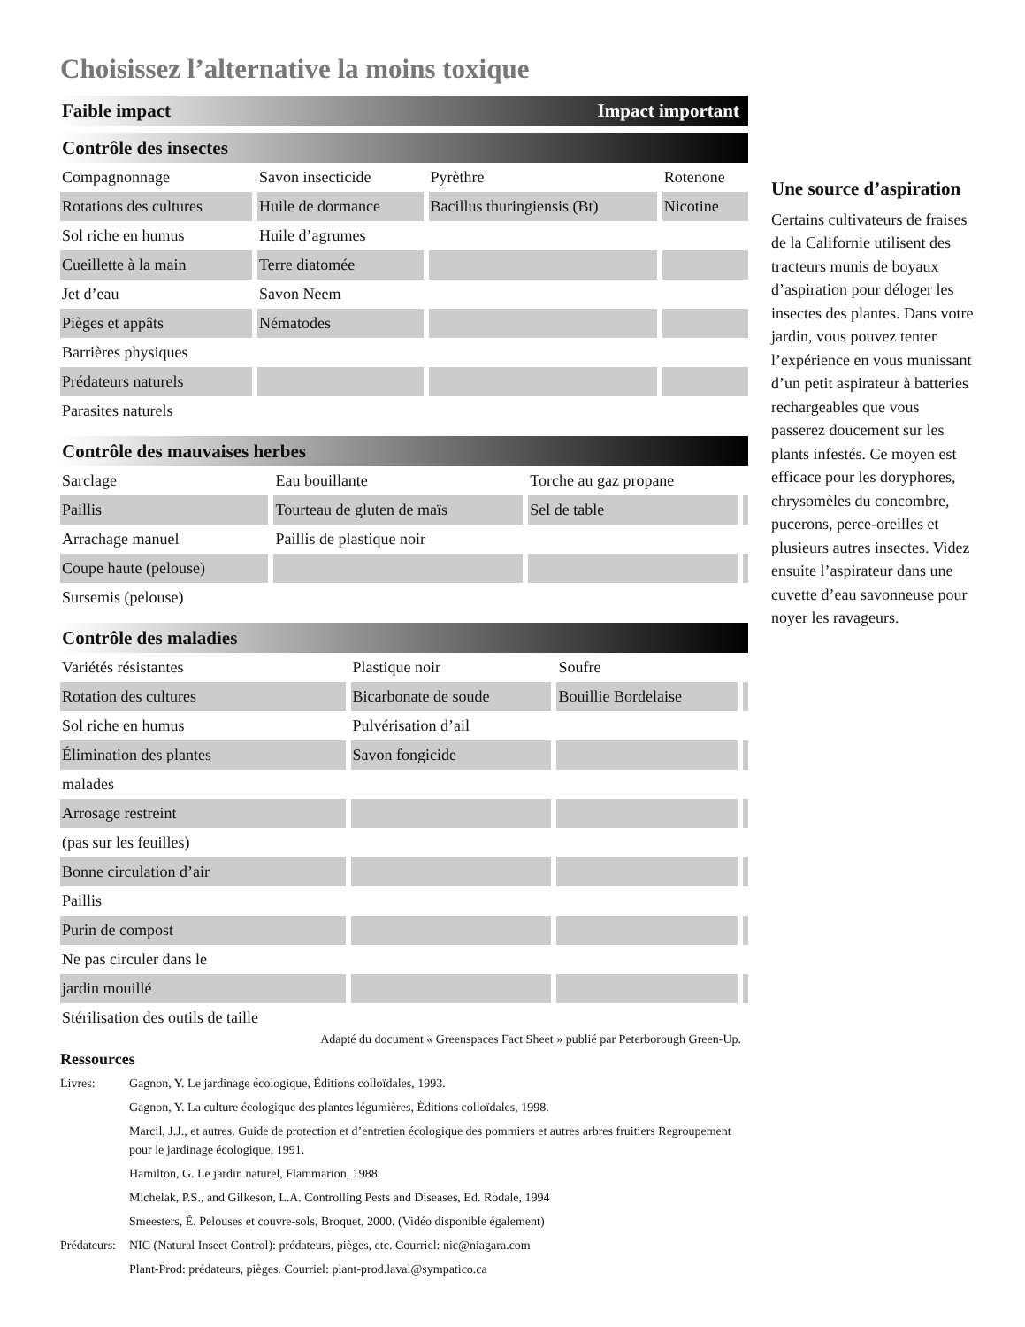Choisissez l’alternative la moins toxique
Faible impact Impact important
Contrôle des insectes
| Compagnonnage | Savon insecticide | Pyrèthre | Rotenone |
| Rotations des cultures | Huile de dormance | Bacillus thuringiensis (Bt) | Nicotine |
| Sol riche en humus | Huile d’agrumes | | |
| Cueillette à la main | Terre diatomée | | |
| Jet d’eau | Savon Neem | | |
| Pièges et appâts | Nématodes | | |
| Barrières physiques | | | |
| Prédateurs naturels | | | |
| Parasites naturels | | | |
Contrôle des mauvaises herbes
| Sarclage | Eau bouillante | Torche au gaz propane | |
| Paillis | Tourteau de gluten de maïs | Sel de table | |
| Arrachage manuel | Paillis de plastique noir | | |
| Coupe haute (pelouse) | | | |
| Sursemis (pelouse) | | | |
Contrôle des maladies
| Variétés résistantes | Plastique noir | Soufre | |
| Rotation des cultures | Bicarbonate de soude | Bouillie Bordelaise | |
| Sol riche en humus | Pulvérisation d’ail | | |
| Élimination des plantes | Savon fongicide | | |
| malades | | | |
| Arrosage restreint | | | |
| (pas sur les feuilles) | | | |
| Bonne circulation d’air | | | |
| Paillis | | | |
| Purin de compost | | | |
| Ne pas circuler dans le | | | |
| jardin mouillé | | | |
| Stérilisation des outils de taille | | | |
Adapté du document « Greenspaces Fact Sheet » publié par Peterborough Green-Up.
Ressources
Livres: Gagnon, Y. Le jardinage écologique, Éditions colloïdales, 1993.
Gagnon, Y. La culture écologique des plantes légumières, Éditions colloïdales, 1998.
Marcil, J.J., et autres. Guide de protection et d’entretien écologique des pommiers et autres arbres fruitiers Regroupement pour le jardinage écologique, 1991.
Hamilton, G. Le jardin naturel, Flammarion, 1988.
Michelak, P.S., and Gilkeson, L.A. Controlling Pests and Diseases, Ed. Rodale, 1994
Smeesters, É. Pelouses et couvre-sols, Broquet, 2000. (Vidéo disponible également)
Prédateurs: NIC (Natural Insect Control): prédateurs, pièges, etc. Courriel: nic@niagara.com
Plant-Prod: prédateurs, pièges. Courriel: plant-prod.laval@sympatico.ca
Une source d’aspiration
Certains cultivateurs de fraises de la Californie utilisent des tracteurs munis de boyaux d’aspiration pour déloger les insectes des plantes. Dans votre jardin, vous pouvez tenter l’expérience en vous munissant d’un petit aspirateur à batteries rechargeables que vous passerez doucement sur les plants infestés. Ce moyen est efficace pour les doryphores, chrysomèles du concombre, pucerons, perce-oreilles et plusieurs autres insectes. Videz ensuite l’aspirateur dans une cuvette d’eau savonneuse pour noyer les ravageurs.